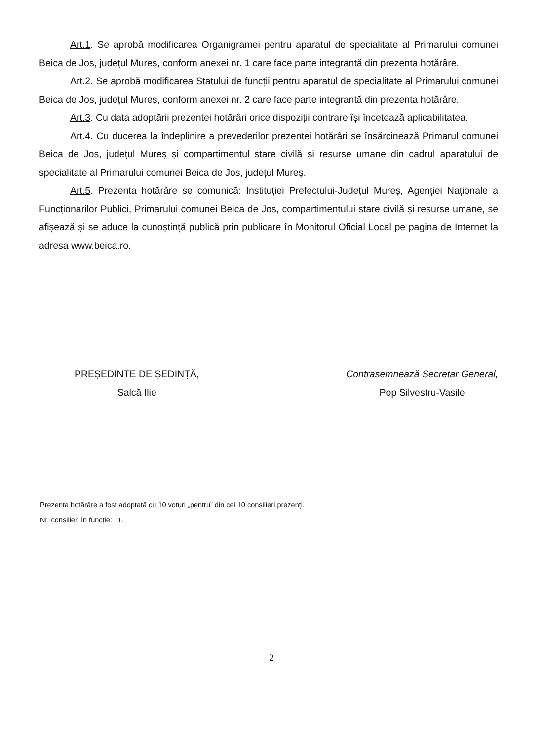Art.1. Se aprobă modificarea Organigramei pentru aparatul de specialitate al Primarului comunei Beica de Jos, judeţul Mureş, conform anexei nr. 1 care face parte integrantă din prezenta hotărâre.
Art.2. Se aprobă modificarea Statului de funcții pentru aparatul de specialitate al Primarului comunei Beica de Jos, județul Mureș, conform anexei nr. 2 care face parte integrantă din prezenta hotărâre.
Art.3. Cu data adoptării prezentei hotărâri orice dispoziții contrare își încetează aplicabilitatea.
Art.4. Cu ducerea la îndeplinire a prevederilor prezentei hotărâri se însărcinează Primarul comunei Beica de Jos, județul Mureș și compartimentul stare civilă și resurse umane din cadrul aparatului de specialitate al Primarului comunei Beica de Jos, județul Mureș.
Art.5. Prezenta hotărâre se comunică: Instituției Prefectului-Județul Mureș, Agenției Naționale a Funcționarilor Publici, Primarului comunei Beica de Jos, compartimentului stare civilă și resurse umane, se afișează și se aduce la cunoștință publică prin publicare în Monitorul Oficial Local pe pagina de Internet la adresa www.beica.ro.
PREȘEDINTE DE ȘEDINȚĂ,
Salcă Ilie
Contrasemnează Secretar General,
Pop Silvestru-Vasile
Prezenta hotărâre a fost adoptată cu 10 voturi „pentru” din cei 10 consilieri prezenți.
Nr. consilieri în funcție: 11.
2